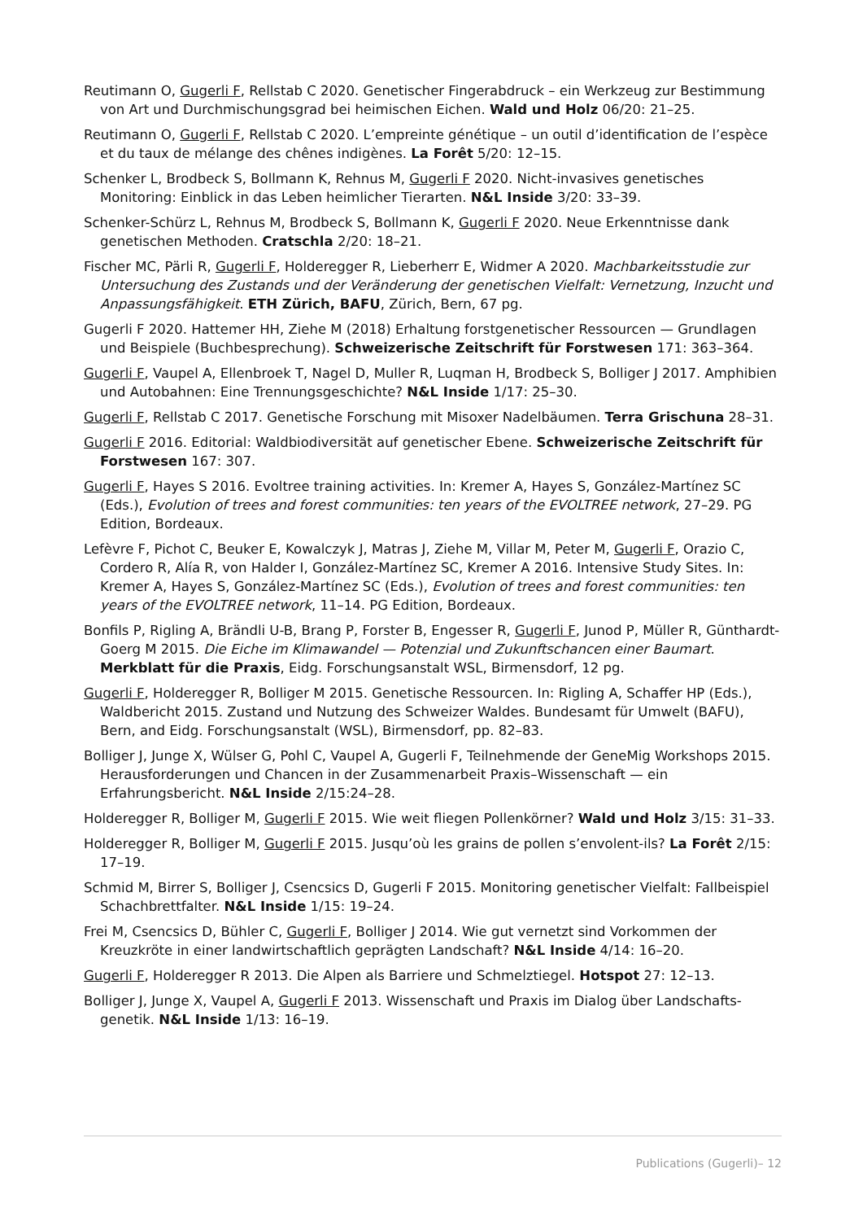Reutimann O, Gugerli F, Rellstab C 2020. Genetischer Fingerabdruck – ein Werkzeug zur Bestimmung von Art und Durchmischungsgrad bei heimischen Eichen. Wald und Holz 06/20: 21–25.
Reutimann O, Gugerli F, Rellstab C 2020. L’empreinte génétique – un outil d’identification de l’espèce et du taux de mélange des chênes indigènes. La Forêt 5/20: 12–15.
Schenker L, Brodbeck S, Bollmann K, Rehnus M, Gugerli F 2020. Nicht-invasives genetisches Monitoring: Einblick in das Leben heimlicher Tierarten. N&L Inside 3/20: 33–39.
Schenker-Schürz L, Rehnus M, Brodbeck S, Bollmann K, Gugerli F 2020. Neue Erkenntnisse dank genetischen Methoden. Cratschla 2/20: 18–21.
Fischer MC, Pärli R, Gugerli F, Holderegger R, Lieberherr E, Widmer A 2020. Machbarkeitsstudie zur Untersuchung des Zustands und der Veränderung der genetischen Vielfalt: Vernetzung, Inzucht und Anpassungsfähigkeit. ETH Zürich, BAFU, Zürich, Bern, 67 pg.
Gugerli F 2020. Hattemer HH, Ziehe M (2018) Erhaltung forstgenetischer Ressourcen — Grundlagen und Beispiele (Buchbesprechung). Schweizerische Zeitschrift für Forstwesen 171: 363–364.
Gugerli F, Vaupel A, Ellenbroek T, Nagel D, Muller R, Luqman H, Brodbeck S, Bolliger J 2017. Amphibien und Autobahnen: Eine Trennungsgeschichte? N&L Inside 1/17: 25–30.
Gugerli F, Rellstab C 2017. Genetische Forschung mit Misoxer Nadelbäumen. Terra Grischuna 28–31.
Gugerli F 2016. Editorial: Waldbiodiversität auf genetischer Ebene. Schweizerische Zeitschrift für Forstwesen 167: 307.
Gugerli F, Hayes S 2016. Evoltree training activities. In: Kremer A, Hayes S, González-Martínez SC (Eds.), Evolution of trees and forest communities: ten years of the EVOLTREE network, 27–29. PG Edition, Bordeaux.
Lefèvre F, Pichot C, Beuker E, Kowalczyk J, Matras J, Ziehe M, Villar M, Peter M, Gugerli F, Orazio C, Cordero R, Alía R, von Halder I, González-Martínez SC, Kremer A 2016. Intensive Study Sites. In: Kremer A, Hayes S, González-Martínez SC (Eds.), Evolution of trees and forest communities: ten years of the EVOLTREE network, 11–14. PG Edition, Bordeaux.
Bonfils P, Rigling A, Brändli U-B, Brang P, Forster B, Engesser R, Gugerli F, Junod P, Müller R, Günthardt-Goerg M 2015. Die Eiche im Klimawandel — Potenzial und Zukunftschancen einer Baumart. Merkblatt für die Praxis, Eidg. Forschungsanstalt WSL, Birmensdorf, 12 pg.
Gugerli F, Holderegger R, Bolliger M 2015. Genetische Ressourcen. In: Rigling A, Schaffer HP (Eds.), Waldbericht 2015. Zustand und Nutzung des Schweizer Waldes. Bundesamt für Umwelt (BAFU), Bern, and Eidg. Forschungsanstalt (WSL), Birmensdorf, pp. 82–83.
Bolliger J, Junge X, Wülser G, Pohl C, Vaupel A, Gugerli F, Teilnehmende der GeneMig Workshops 2015. Herausforderungen und Chancen in der Zusammenarbeit Praxis–Wissenschaft — ein Erfahrungsbericht. N&L Inside 2/15:24–28.
Holderegger R, Bolliger M, Gugerli F 2015. Wie weit fliegen Pollenkörner? Wald und Holz 3/15: 31–33.
Holderegger R, Bolliger M, Gugerli F 2015. Jusqu’où les grains de pollen s’envolent-ils? La Forêt 2/15: 17–19.
Schmid M, Birrer S, Bolliger J, Csencsics D, Gugerli F 2015. Monitoring genetischer Vielfalt: Fallbeispiel Schachbrettfalter. N&L Inside 1/15: 19–24.
Frei M, Csencsics D, Bühler C, Gugerli F, Bolliger J 2014. Wie gut vernetzt sind Vorkommen der Kreuzkröte in einer landwirtschaftlich geprägten Landschaft? N&L Inside 4/14: 16–20.
Gugerli F, Holderegger R 2013. Die Alpen als Barriere und Schmelztiegel. Hotspot 27: 12–13.
Bolliger J, Junge X, Vaupel A, Gugerli F 2013. Wissenschaft und Praxis im Dialog über Landschafts­genetik. N&L Inside 1/13: 16–19.
Publications (Gugerli)– 12